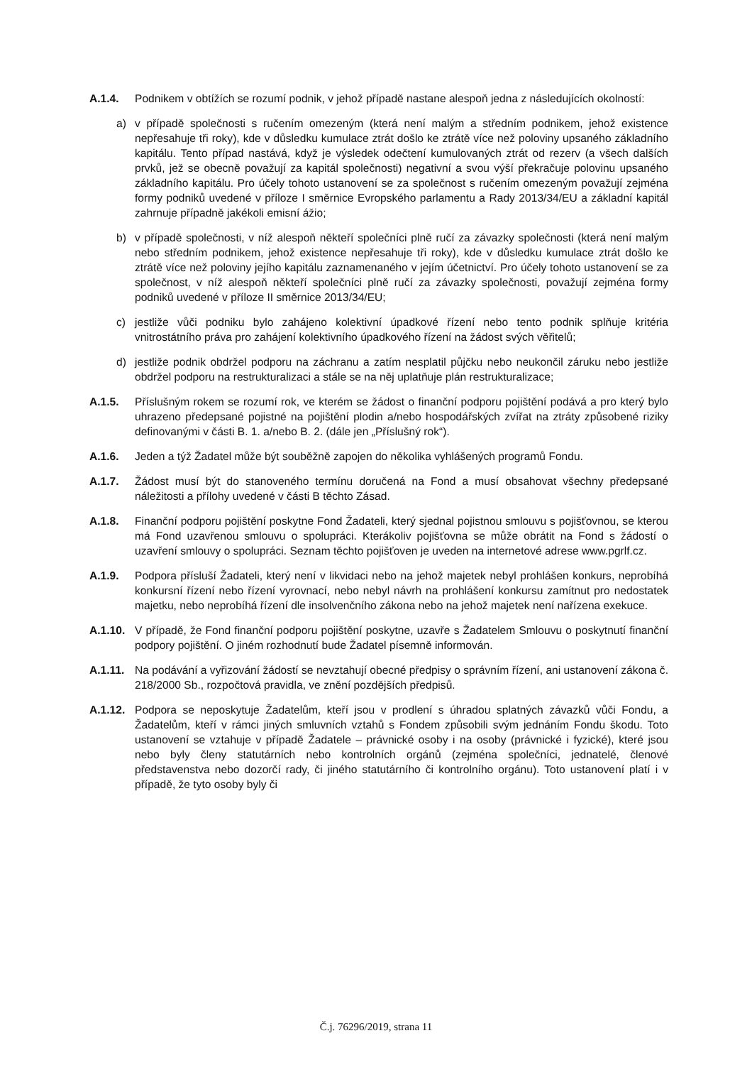A.1.4. Podnikem v obtížích se rozumí podnik, v jehož případě nastane alespoň jedna z následujících okolností:
a) v případě společnosti s ručením omezeným (která není malým a středním podnikem, jehož existence nepřesahuje tři roky), kde v důsledku kumulace ztrát došlo ke ztrátě více než poloviny upsaného základního kapitálu. Tento případ nastává, když je výsledek odečtení kumulovaných ztrát od rezerv (a všech dalších prvků, jež se obecně považují za kapitál společnosti) negativní a svou výší překračuje polovinu upsaného základního kapitálu. Pro účely tohoto ustanovení se za společnost s ručením omezeným považují zejména formy podniků uvedené v příloze I směrnice Evropského parlamentu a Rady 2013/34/EU a základní kapitál zahrnuje případně jakékoli emisní ážio;
b) v případě společnosti, v níž alespoň někteří společníci plně ručí za závazky společnosti (která není malým nebo středním podnikem, jehož existence nepřesahuje tři roky), kde v důsledku kumulace ztrát došlo ke ztrátě více než poloviny jejího kapitálu zaznamenaného v jejím účetnictví. Pro účely tohoto ustanovení se za společnost, v níž alespoň někteří společníci plně ručí za závazky společnosti, považují zejména formy podniků uvedené v příloze II směrnice 2013/34/EU;
c) jestliže vůči podniku bylo zahájeno kolektivní úpadkové řízení nebo tento podnik splňuje kritéria vnitrostátního práva pro zahájení kolektivního úpadkového řízení na žádost svých věřitelů;
d) jestliže podnik obdržel podporu na záchranu a zatím nesplatil půjčku nebo neukončil záruku nebo jestliže obdržel podporu na restrukturalizaci a stále se na něj uplatňuje plán restrukturalizace;
A.1.5. Příslušným rokem se rozumí rok, ve kterém se žádost o finanční podporu pojištění podává a pro který bylo uhrazeno předepsané pojistné na pojištění plodin a/nebo hospodářských zvířat na ztráty způsobené riziky definovanými v části B. 1. a/nebo B. 2. (dále jen „Příslušný rok“).
A.1.6. Jeden a týž Žadatel může být souběžně zapojen do několika vyhlášených programů Fondu.
A.1.7. Žádost musí být do stanoveného termínu doručená na Fond a musí obsahovat všechny předepsané náležitosti a přílohy uvedené v části B těchto Zásad.
A.1.8. Finanční podporu pojištění poskytne Fond Žadateli, který sjednal pojistnou smlouvu s pojišťovnou, se kterou má Fond uzavřenou smlouvu o spolupráci. Kterákoliv pojišťovna se může obrátit na Fond s žádostí o uzavření smlouvy o spolupráci. Seznam těchto pojišťoven je uveden na internetové adrese www.pgrlf.cz.
A.1.9. Podpora přísluší Žadateli, který není v likvidaci nebo na jehož majetek nebyl prohlášen konkurs, neprobíhá konkursní řízení nebo řízení vyrovnací, nebo nebyl návrh na prohlášení konkursu zamítnut pro nedostatek majetku, nebo neprobíhá řízení dle insolvenčního zákona nebo na jehož majetek není nařízena exekuce.
A.1.10.
V případě, že Fond finanční podporu pojištění poskytne, uzavře s Žadatelem Smlouvu o poskytnutí finanční podpory pojištění. O jiném rozhodnutí bude Žadatel písemně informován.
A.1.11.
Na podávání a vyřizování žádostí se nevztahují obecné předpisy o správním řízení, ani ustanovení zákona č. 218/2000 Sb., rozpočtová pravidla, ve znění pozdějších předpisů.
A.1.12.
Podpora se neposkytuje Žadatelům, kteří jsou v prodlení s úhradou splatných závazků vůči Fondu, a Žadatelům, kteří v rámci jiných smluvních vztahů s Fondem způsobili svým jednáním Fondu škodu. Toto ustanovení se vztahuje v případě Žadatele – právnické osoby i na osoby (právnické i fyzické), které jsou nebo byly členy statutárních nebo kontrolních orgánů (zejména společníci, jednatelé, členové představenstva nebo dozorčí rady, či jiného statutárního či kontrolního orgánu). Toto ustanovení platí i v případě, že tyto osoby byly či
Č.j. 76296/2019, strana 11